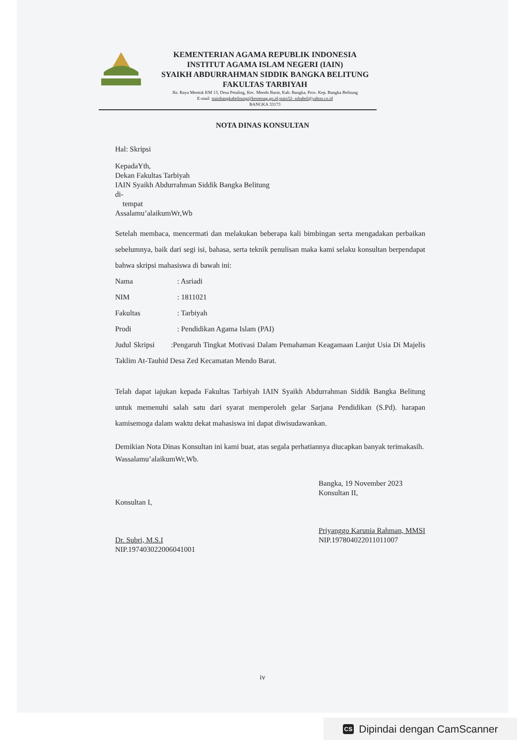KEMENTERIAN AGAMA REPUBLIK INDONESIA
INSTITUT AGAMA ISLAM NEGERI (IAIN)
SYAIKH ABDURRAHMAN SIDDIK BANGKA BELITUNG
FAKULTAS TARBIYAH
Jln. Raya Mentok KM 13, Desa Petaling, Kec. Mendo Barat, Kab. Bangka, Prov. Kep. Bangka Belitung
E-mail: stainbangkabelitung@kemenag.go.id,stain32- ssbabel@yahoo.co.id
BANGKA 33173
NOTA DINAS KONSULTAN
Hal: Skripsi
KepadaYth,
Dekan Fakultas Tarbiyah
IAIN Syaikh Abdurrahman Siddik Bangka Belitung
di-
tempat
Assalamu’alaikumWr,Wb
Setelah membaca, mencermati dan melakukan beberapa kali bimbingan serta mengadakan perbaikan sebelumnya, baik dari segi isi, bahasa, serta teknik penulisan maka kami selaku konsultan berpendapat bahwa skripsi mahasiswa di bawah ini:
Nama: Asriadi
NIM: 1811021
Fakultas: Tarbiyah
Prodi: Pendidikan Agama Islam (PAI)
Judul Skripsi :Pengaruh Tingkat Motivasi Dalam Pemahaman Keagamaan Lanjut Usia Di Majelis Taklim At-Tauhid Desa Zed Kecamatan Mendo Barat.
Telah dapat iajukan kepada Fakultas Tarbiyah IAIN Syaikh Abdurrahman Siddik Bangka Belitung untuk memenuhi salah satu dari syarat memperoleh gelar Sarjana Pendidikan (S.Pd). harapan kamisemoga dalam waktu dekat mahasiswa ini dapat diwisudawankan.
Demikian Nota Dinas Konsultan ini kami buat, atas segala perhatiannya diucapkan banyak terimakasih.
Wassalamu’alaikumWr,Wb.
Konsultan I,
Dr. Subri, M.S.I
NIP.197403022006041001
Bangka, 19 November 2023
Konsultan II,
Priyanggo Karunia Rahman, MMSI
NIP.197804022011011007
iv
CS Dipindai dengan CamScanner